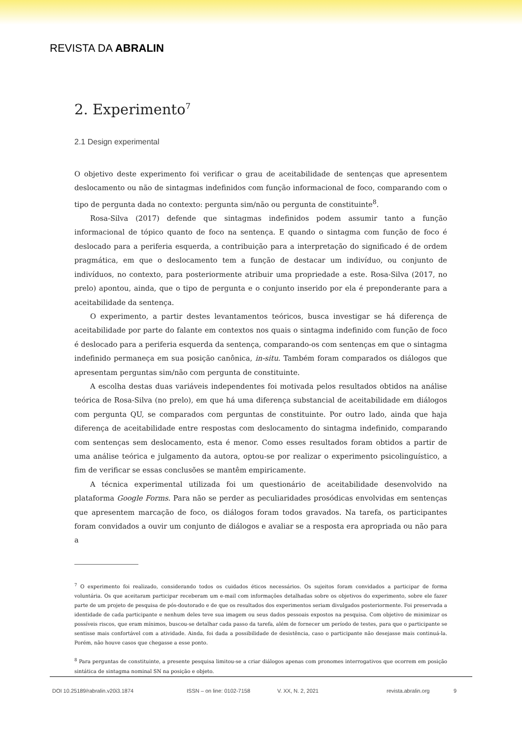REVISTA DA ABRALIN
2. Experimento<sup>7</sup>
2.1 Design experimental
O objetivo deste experimento foi verificar o grau de aceitabilidade de sentenças que apresentem deslocamento ou não de sintagmas indefinidos com função informacional de foco, comparando com o tipo de pergunta dada no contexto: pergunta sim/não ou pergunta de constituinte<sup>8</sup>.
Rosa-Silva (2017) defende que sintagmas indefinidos podem assumir tanto a função informacional de tópico quanto de foco na sentença. E quando o sintagma com função de foco é deslocado para a periferia esquerda, a contribuição para a interpretação do significado é de ordem pragmática, em que o deslocamento tem a função de destacar um indivíduo, ou conjunto de indivíduos, no contexto, para posteriormente atribuir uma propriedade a este. Rosa-Silva (2017, no prelo) apontou, ainda, que o tipo de pergunta e o conjunto inserido por ela é preponderante para a aceitabilidade da sentença.
O experimento, a partir destes levantamentos teóricos, busca investigar se há diferença de aceitabilidade por parte do falante em contextos nos quais o sintagma indefinido com função de foco é deslocado para a periferia esquerda da sentença, comparando-os com sentenças em que o sintagma indefinido permaneça em sua posição canônica, in-situ. Também foram comparados os diálogos que apresentam perguntas sim/não com pergunta de constituinte.
A escolha destas duas variáveis independentes foi motivada pelos resultados obtidos na análise teórica de Rosa-Silva (no prelo), em que há uma diferença substancial de aceitabilidade em diálogos com pergunta QU, se comparados com perguntas de constituinte. Por outro lado, ainda que haja diferença de aceitabilidade entre respostas com deslocamento do sintagma indefinido, comparando com sentenças sem deslocamento, esta é menor. Como esses resultados foram obtidos a partir de uma análise teórica e julgamento da autora, optou-se por realizar o experimento psicolinguístico, a fim de verificar se essas conclusões se mantêm empiricamente.
A técnica experimental utilizada foi um questionário de aceitabilidade desenvolvido na plataforma Google Forms. Para não se perder as peculiaridades prosódicas envolvidas em sentenças que apresentem marcação de foco, os diálogos foram todos gravados. Na tarefa, os participantes foram convidados a ouvir um conjunto de diálogos e avaliar se a resposta era apropriada ou não para a
<sup>7</sup> O experimento foi realizado, considerando todos os cuidados éticos necessários. Os sujeitos foram convidados a participar de forma voluntária. Os que aceitaram participar receberam um e-mail com informações detalhadas sobre os objetivos do experimento, sobre ele fazer parte de um projeto de pesquisa de pós-doutorado e de que os resultados dos experimentos seriam divulgados posteriormente. Foi preservada a identidade de cada participante e nenhum deles teve sua imagem ou seus dados pessoais expostos na pesquisa. Com objetivo de minimizar os possíveis riscos, que eram mínimos, buscou-se detalhar cada passo da tarefa, além de fornecer um período de testes, para que o participante se sentisse mais confortável com a atividade. Ainda, foi dada a possibilidade de desistência, caso o participante não desejasse mais continuá-la. Porém, não houve casos que chegasse a esse ponto.
<sup>8</sup> Para perguntas de constituinte, a presente pesquisa limitou-se a criar diálogos apenas com pronomes interrogativos que ocorrem em posição sintática de sintagma nominal SN na posição e objeto.
DOI 10.25189/rabralin.v20i3.1874 ISSN – on line: 0102-7158 V. XX, N. 2, 2021 revista.abralin.org 9